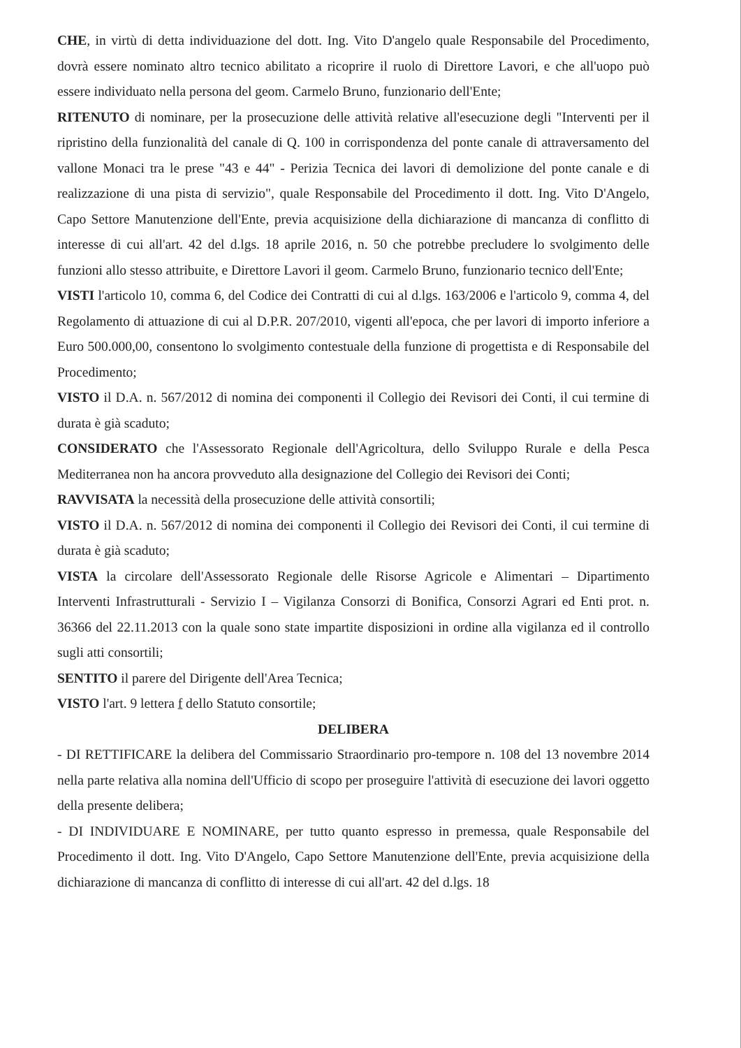CHE, in virtù di detta individuazione del dott. Ing. Vito D'angelo quale Responsabile del Procedimento, dovrà essere nominato altro tecnico abilitato a ricoprire il ruolo di Direttore Lavori, e che all'uopo può essere individuato nella persona del geom. Carmelo Bruno, funzionario dell'Ente;
RITENUTO di nominare, per la prosecuzione delle attività relative all'esecuzione degli "Interventi per il ripristino della funzionalità del canale di Q. 100 in corrispondenza del ponte canale di attraversamento del vallone Monaci tra le prese "43 e 44" - Perizia Tecnica dei lavori di demolizione del ponte canale e di realizzazione di una pista di servizio", quale Responsabile del Procedimento il dott. Ing. Vito D'Angelo, Capo Settore Manutenzione dell'Ente, previa acquisizione della dichiarazione di mancanza di conflitto di interesse di cui all'art. 42 del d.lgs. 18 aprile 2016, n. 50 che potrebbe precludere lo svolgimento delle funzioni allo stesso attribuite, e Direttore Lavori il geom. Carmelo Bruno, funzionario tecnico dell'Ente;
VISTI l'articolo 10, comma 6, del Codice dei Contratti di cui al d.lgs. 163/2006 e l'articolo 9, comma 4, del Regolamento di attuazione di cui al D.P.R. 207/2010, vigenti all'epoca, che per lavori di importo inferiore a Euro 500.000,00, consentono lo svolgimento contestuale della funzione di progettista e di Responsabile del Procedimento;
VISTO il D.A. n. 567/2012 di nomina dei componenti il Collegio dei Revisori dei Conti, il cui termine di durata è già scaduto;
CONSIDERATO che l'Assessorato Regionale dell'Agricoltura, dello Sviluppo Rurale e della Pesca Mediterranea non ha ancora provveduto alla designazione del Collegio dei Revisori dei Conti;
RAVVISATA la necessità della prosecuzione delle attività consortili;
VISTO il D.A. n. 567/2012 di nomina dei componenti il Collegio dei Revisori dei Conti, il cui termine di durata è già scaduto;
VISTA la circolare dell'Assessorato Regionale delle Risorse Agricole e Alimentari – Dipartimento Interventi Infrastrutturali - Servizio I – Vigilanza Consorzi di Bonifica, Consorzi Agrari ed Enti prot. n. 36366 del 22.11.2013 con la quale sono state impartite disposizioni in ordine alla vigilanza ed il controllo sugli atti consortili;
SENTITO il parere del Dirigente dell'Area Tecnica;
VISTO l'art. 9 lettera f dello Statuto consortile;
DELIBERA
- DI RETTIFICARE la delibera del Commissario Straordinario pro-tempore n. 108 del 13 novembre 2014 nella parte relativa alla nomina dell'Ufficio di scopo per proseguire l'attività di esecuzione dei lavori oggetto della presente delibera;
- DI INDIVIDUARE E NOMINARE, per tutto quanto espresso in premessa, quale Responsabile del Procedimento il dott. Ing. Vito D'Angelo, Capo Settore Manutenzione dell'Ente, previa acquisizione della dichiarazione di mancanza di conflitto di interesse di cui all'art. 42 del d.lgs. 18